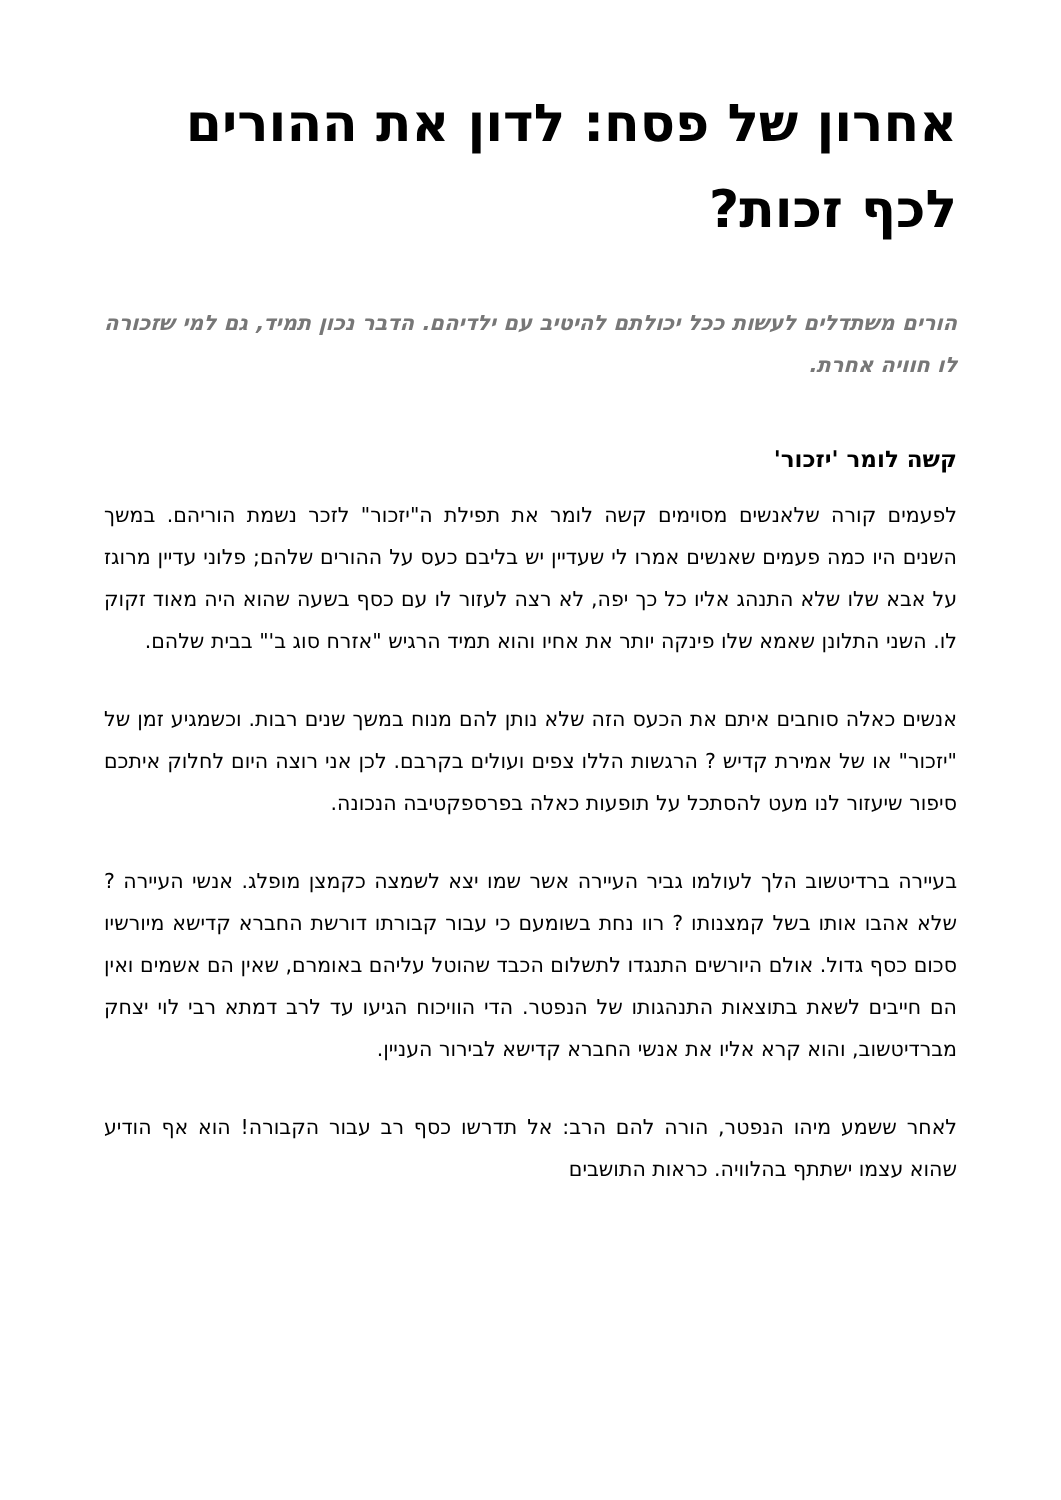אחרון של פסח: לדון את ההורים לכף זכות?
הורים משתדלים לעשות ככל יכולתם להיטיב עם ילדיהם. הדבר נכון תמיד, גם למי שזכורה לו חוויה אחרת.
קשה לומר 'יזכור'
לפעמים קורה שלאנשים מסוימים קשה לומר את תפילת ה"יזכור" לזכר נשמת הוריהם. במשך השנים היו כמה פעמים שאנשים אמרו לי שעדיין יש בליבם כעס על ההורים שלהם; פלוני עדיין מרוגז על אבא שלו שלא התנהג אליו כל כך יפה, לא רצה לעזור לו עם כסף בשעה שהוא היה מאוד זקוק לו. השני התלונן שאמא שלו פינקה יותר את אחיו והוא תמיד הרגיש "אזרח סוג ב'" בבית שלהם.
אנשים כאלה סוחבים איתם את הכעס הזה שלא נותן להם מנוח במשך שנים רבות. וכשמגיע זמן של "יזכור" או של אמירת קדיש ? הרגשות הללו צפים ועולים בקרבם. לכן אני רוצה היום לחלוק איתכם סיפור שיעזור לנו מעט להסתכל על תופעות כאלה בפרספקטיבה הנכונה.
בעיירה ברדיטשוב הלך לעולמו גביר העיירה אשר שמו יצא לשמצה כקמצן מופלג. אנשי העיירה ? שלא אהבו אותו בשל קמצנותו ? רוו נחת בשומעם כי עבור קבורתו דורשת החברא קדישא מיורשיו סכום כסף גדול. אולם היורשים התנגדו לתשלום הכבד שהוטל עליהם באומרם, שאין הם אשמים ואין הם חייבים לשאת בתוצאות התנהגותו של הנפטר. הדי הוויכוח הגיעו עד לרב דמתא רבי לוי יצחק מברדיטשוב, והוא קרא אליו את אנשי החברא קדישא לבירור העניין.
לאחר ששמע מיהו הנפטר, הורה להם הרב: אל תדרשו כסף רב עבור הקבורה! הוא אף הודיע שהוא עצמו ישתתף בהלוויה. כראות התושבים